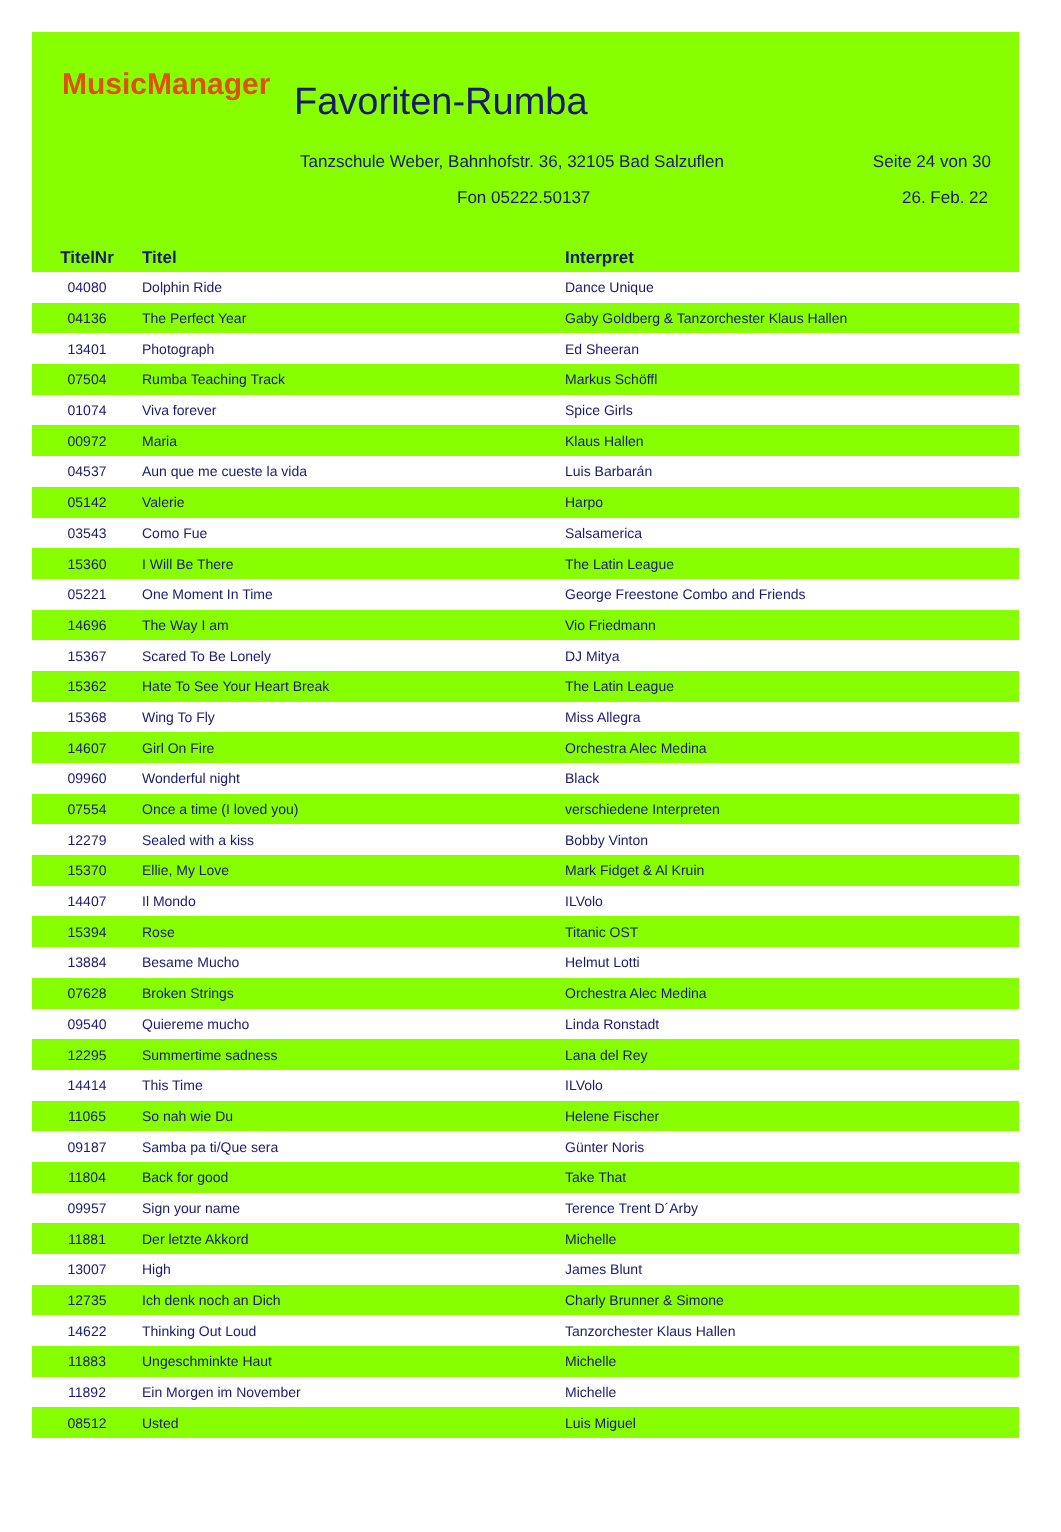MusicManager Favoriten-Rumba
Tanzschule Weber, Bahnhofstr. 36, 32105 Bad Salzuflen
Seite 24 von 30
Fon 05222.50137 26. Feb. 22
| TitelNr | Titel | Interpret |
| --- | --- | --- |
| 04080 | Dolphin Ride | Dance Unique |
| 04136 | The Perfect Year | Gaby Goldberg & Tanzorchester Klaus Hallen |
| 13401 | Photograph | Ed Sheeran |
| 07504 | Rumba Teaching Track | Markus Schöffl |
| 01074 | Viva forever | Spice Girls |
| 00972 | Maria | Klaus Hallen |
| 04537 | Aun que me cueste la vida | Luis Barbarán |
| 05142 | Valerie | Harpo |
| 03543 | Como Fue | Salsamerica |
| 15360 | I Will Be There | The Latin League |
| 05221 | One Moment In Time | George Freestone Combo and Friends |
| 14696 | The Way I am | Vio Friedmann |
| 15367 | Scared To Be Lonely | DJ Mitya |
| 15362 | Hate To See Your Heart Break | The Latin League |
| 15368 | Wing To Fly | Miss Allegra |
| 14607 | Girl On Fire | Orchestra Alec Medina |
| 09960 | Wonderful night | Black |
| 07554 | Once a time (I loved you) | verschiedene Interpreten |
| 12279 | Sealed with a kiss | Bobby Vinton |
| 15370 | Ellie, My Love | Mark Fidget & Al Kruin |
| 14407 | Il Mondo | ILVolo |
| 15394 | Rose | Titanic OST |
| 13884 | Besame Mucho | Helmut Lotti |
| 07628 | Broken Strings | Orchestra Alec Medina |
| 09540 | Quiereme mucho | Linda Ronstadt |
| 12295 | Summertime sadness | Lana del Rey |
| 14414 | This Time | ILVolo |
| 11065 | So nah wie Du | Helene Fischer |
| 09187 | Samba pa ti/Que sera | Günter Noris |
| 11804 | Back for good | Take That |
| 09957 | Sign your name | Terence Trent D´Arby |
| 11881 | Der letzte Akkord | Michelle |
| 13007 | High | James Blunt |
| 12735 | Ich denk noch an Dich | Charly Brunner & Simone |
| 14622 | Thinking Out Loud | Tanzorchester Klaus Hallen |
| 11883 | Ungeschminkte Haut | Michelle |
| 11892 | Ein Morgen im November | Michelle |
| 08512 | Usted | Luis Miguel |